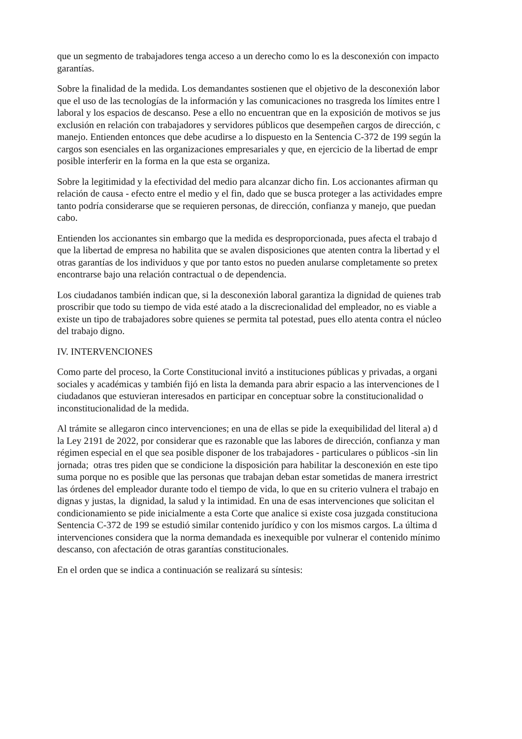que un segmento de trabajadores tenga acceso a un derecho como lo es la desconexión con impacto
garantías.
Sobre la finalidad de la medida. Los demandantes sostienen que el objetivo de la desconexión labor
que el uso de las tecnologías de la información y las comunicaciones no trasgreda los límites entre l
laboral y los espacios de descanso. Pese a ello no encuentran que en la exposición de motivos se jus
exclusión en relación con trabajadores y servidores públicos que desempeñen cargos de dirección, c
manejo. Entienden entonces que debe acudirse a lo dispuesto en la Sentencia C-372 de 199 según la
cargos son esenciales en las organizaciones empresariales y que, en ejercicio de la libertad de empr
posible interferir en la forma en la que esta se organiza.
Sobre la legitimidad y la efectividad del medio para alcanzar dicho fin. Los accionantes afirman qu
relación de causa - efecto entre el medio y el fin, dado que se busca proteger a las actividades empre
tanto podría considerarse que se requieren personas, de dirección, confianza y manejo, que puedan
cabo.
Entienden los accionantes sin embargo que la medida es desproporcionada, pues afecta el trabajo d
que la libertad de empresa no habilita que se avalen disposiciones que atenten contra la libertad y el
otras garantías de los individuos y que por tanto estos no pueden anularse completamente so pretex
encontrarse bajo una relación contractual o de dependencia.
Los ciudadanos también indican que, si la desconexión laboral garantiza la dignidad de quienes trab
proscribir que todo su tiempo de vida esté atado a la discrecionalidad del empleador, no es viable a
existe un tipo de trabajadores sobre quienes se permita tal potestad, pues ello atenta contra el núcleo
del trabajo digno.
IV. INTERVENCIONES
Como parte del proceso, la Corte Constitucional invitó a instituciones públicas y privadas, a organi
sociales y académicas y también fijó en lista la demanda para abrir espacio a las intervenciones de l
ciudadanos que estuvieran interesados en participar en conceptuar sobre la constitucionalidad o
inconstitucionalidad de la medida.
Al trámite se allegaron cinco intervenciones; en una de ellas se pide la exequibilidad del literal a) d
la Ley 2191 de 2022, por considerar que es razonable que las labores de dirección, confianza y man
régimen especial en el que sea posible disponer de los trabajadores - particulares o públicos -sin lin
jornada; otras tres piden que se condicione la disposición para habilitar la desconexión en este tipo
suma porque no es posible que las personas que trabajan deban estar sometidas de manera irrestrict
las órdenes del empleador durante todo el tiempo de vida, lo que en su criterio vulnera el trabajo en
dignas y justas, la dignidad, la salud y la intimidad. En una de esas intervenciones que solicitan el
condicionamiento se pide inicialmente a esta Corte que analice si existe cosa juzgada constituciona
Sentencia C-372 de 199 se estudió similar contenido jurídico y con los mismos cargos. La última d
intervenciones considera que la norma demandada es inexequible por vulnerar el contenido mínimo
descanso, con afectación de otras garantías constitucionales.
En el orden que se indica a continuación se realizará su síntesis: